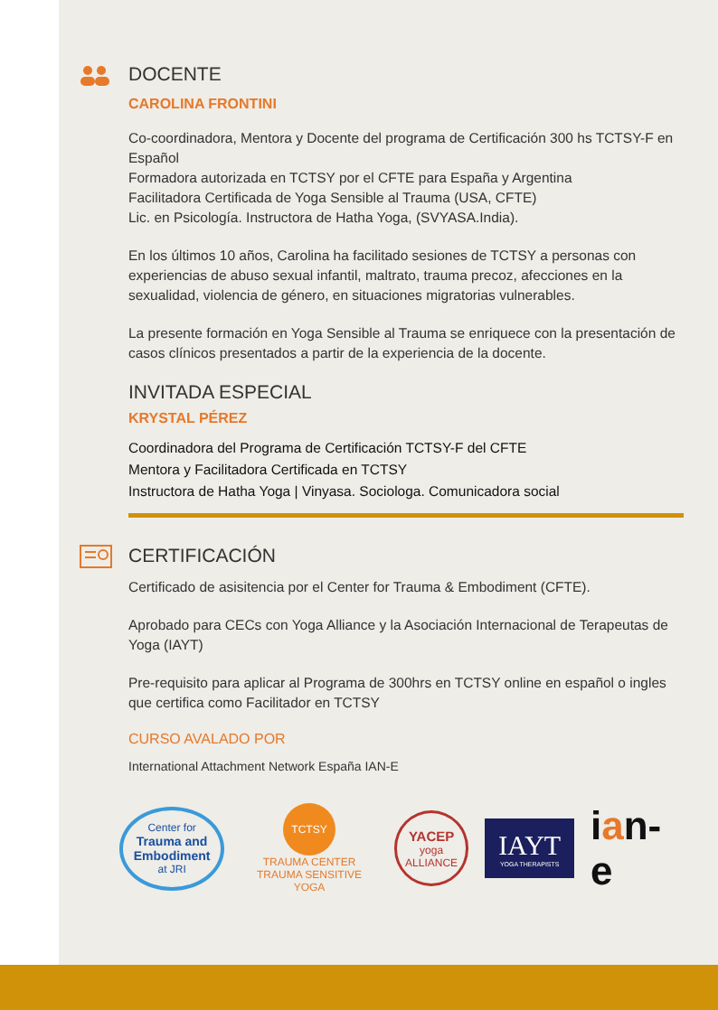DOCENTE
CAROLINA FRONTINI
Co-coordinadora, Mentora y Docente del programa de Certificación 300 hs TCTSY-F en Español
Formadora autorizada en TCTSY por el CFTE para España y Argentina
Facilitadora Certificada de Yoga Sensible al Trauma (USA, CFTE)
Lic. en Psicología. Instructora de Hatha Yoga, (SVYASA.India).
En los últimos 10 años, Carolina ha facilitado sesiones de TCTSY a personas con experiencias de abuso sexual infantil, maltrato, trauma precoz, afecciones en la sexualidad, violencia de género, en situaciones migratorias vulnerables.
La presente formación en Yoga Sensible al Trauma se enriquece con la presentación de casos clínicos presentados a partir de la experiencia de la docente.
INVITADA ESPECIAL
KRYSTAL PÉREZ
Coordinadora del Programa de Certificación TCTSY-F del CFTE
Mentora y Facilitadora Certificada en TCTSY
Instructora de Hatha Yoga | Vinyasa. Sociologa. Comunicadora social
CERTIFICACIÓN
Certificado de asisitencia por el Center for Trauma & Embodiment (CFTE).
Aprobado para CECs con Yoga Alliance y la Asociación Internacional de Terapeutas de Yoga (IAYT)
Pre-requisito para aplicar al Programa de 300hrs en TCTSY online en español o ingles que certifica como Facilitador en TCTSY
CURSO AVALADO POR
International Attachment Network España IAN-E
Center for
Trauma and Embodiment
at JRI
TCTSY
TRAUMA CENTER
TRAUMA SENSITIVE YOGA
YACEP
yoga ALLIANCE
IAYT
YOGA THERAPISTS
ian-e